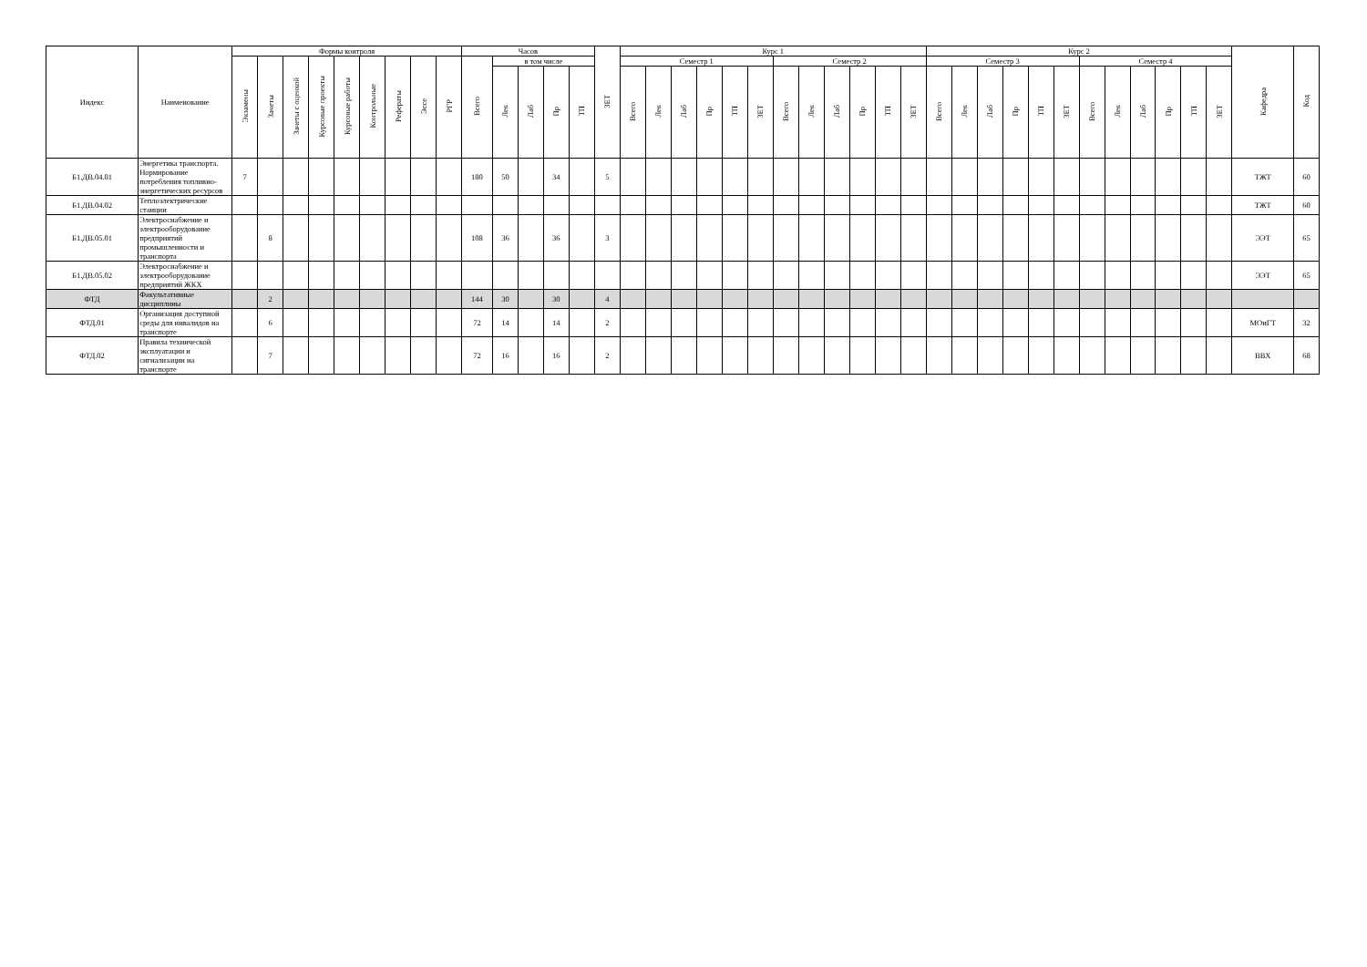| Индекс | Наименование | Формы контроля | | | | | | | | | Часов | | | | | ЗЕТ | Курс 1 | | | | | | | | | | | | Курс 2 | | | | | | | | | | | | Кафедра | Код |
| --- | --- | --- | --- | --- | --- | --- | --- | --- | --- | --- | --- | --- | --- | --- | --- | --- | --- | --- | --- | --- | --- | --- | --- | --- | --- | --- | --- | --- | --- | --- | --- | --- | --- | --- | --- | --- | --- | --- | --- | --- | --- | --- |
| | | Экзамены | Зачеты | Зачеты с оценкой | Курсовые проекты | Курсовые работы | Контрольные | Рефераты | Эссе | РГР | Всего | в том числе | | | | | Семестр 1 | | | | | | Семестр 2 | | | | | | Семестр 3 | | | | | | Семестр 4 | | | | | | | |
| | | | | | | | | | | | | Лек | Лаб | Пр | ТП | | Всего | Лек | Лаб | Пр | ТП | ЗЕТ | Всего | Лек | Лаб | Пр | ТП | ЗЕТ | Всего | Лек | Лаб | Пр | ТП | ЗЕТ | Всего | Лек | Лаб | Пр | ТП | ЗЕТ | | |
| Б1.ДВ.04.01 | Энергетика транспорта. Нормирование потребления топливно-энергетических ресурсов | 7 | | | | | | | | | 180 | 50 | | 34 | | 5 | | | | | | | | | | | | | | | | | | | | | | | | | ТЖТ | 60 |
| Б1.ДВ.04.02 | Теплоэлектрические станции | | | | | | | | | | | | | | | | | | | | | | | | | | | | | | | | | | | | | | | | ТЖТ | 60 |
| Б1.ДВ.05.01 | Электроснабжение и электрооборудование предприятий промышленности и транспорта | | 8 | | | | | | | | 108 | 36 | | 36 | | 3 | | | | | | | | | | | | | | | | | | | | | | | | | ЭЭТ | 65 |
| Б1.ДВ.05.02 | Электроснабжение и электрооборудование предприятий ЖКХ | | | | | | | | | | | | | | | | | | | | | | | | | | | | | | | | | | | | | | | | ЭЭТ | 65 |
| ФТД | Факультативные дисциплины | | 2 | | | | | | | | 144 | 30 | | 30 | | 4 | | | | | | | | | | | | | | | | | | | | | | | | | | |
| ФТД.01 | Организация доступной среды для инвалидов на транспорте | | 6 | | | | | | | | 72 | 14 | | 14 | | 2 | | | | | | | | | | | | | | | | | | | | | | | | | МОиГТ | 32 |
| ФТД.02 | Правила технической эксплуатации и сигнализации на транспорте | | 7 | | | | | | | | 72 | 16 | | 16 | | 2 | | | | | | | | | | | | | | | | | | | | | | | | | ВВХ | 68 |